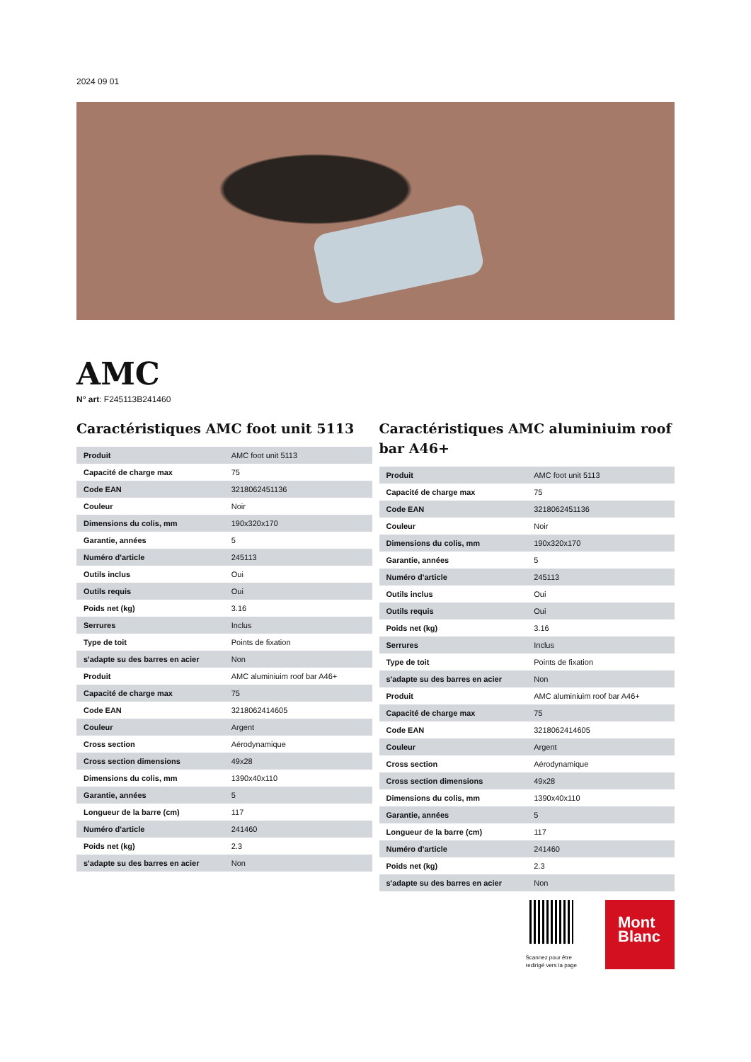2024 09 01
AMC
N° art: F245113B241460
Caractéristiques AMC foot unit 5113
| Produit | AMC foot unit 5113 |
| Capacité de charge max | 75 |
| Code EAN | 3218062451136 |
| Couleur | Noir |
| Dimensions du colis, mm | 190x320x170 |
| Garantie, années | 5 |
| Numéro d'article | 245113 |
| Outils inclus | Oui |
| Outils requis | Oui |
| Poids net (kg) | 3.16 |
| Serrures | Inclus |
| Type de toit | Points de fixation |
| s'adapte su des barres en acier | Non |
| Produit | AMC aluminiuim roof bar A46+ |
| Capacité de charge max | 75 |
| Code EAN | 3218062414605 |
| Couleur | Argent |
| Cross section | Aérodynamique |
| Cross section dimensions | 49x28 |
| Dimensions du colis, mm | 1390x40x110 |
| Garantie, années | 5 |
| Longueur de la barre (cm) | 117 |
| Numéro d'article | 241460 |
| Poids net (kg) | 2.3 |
| s'adapte su des barres en acier | Non |
Caractéristiques AMC aluminiuim roof bar A46+
| Produit | AMC foot unit 5113 |
| Capacité de charge max | 75 |
| Code EAN | 3218062451136 |
| Couleur | Noir |
| Dimensions du colis, mm | 190x320x170 |
| Garantie, années | 5 |
| Numéro d'article | 245113 |
| Outils inclus | Oui |
| Outils requis | Oui |
| Poids net (kg) | 3.16 |
| Serrures | Inclus |
| Type de toit | Points de fixation |
| s'adapte su des barres en acier | Non |
| Produit | AMC aluminiuim roof bar A46+ |
| Capacité de charge max | 75 |
| Code EAN | 3218062414605 |
| Couleur | Argent |
| Cross section | Aérodynamique |
| Cross section dimensions | 49x28 |
| Dimensions du colis, mm | 1390x40x110 |
| Garantie, années | 5 |
| Longueur de la barre (cm) | 117 |
| Numéro d'article | 241460 |
| Poids net (kg) | 2.3 |
| s'adapte su des barres en acier | Non |
Scannez pour être
redirigé vers la page
Mont
Blanc